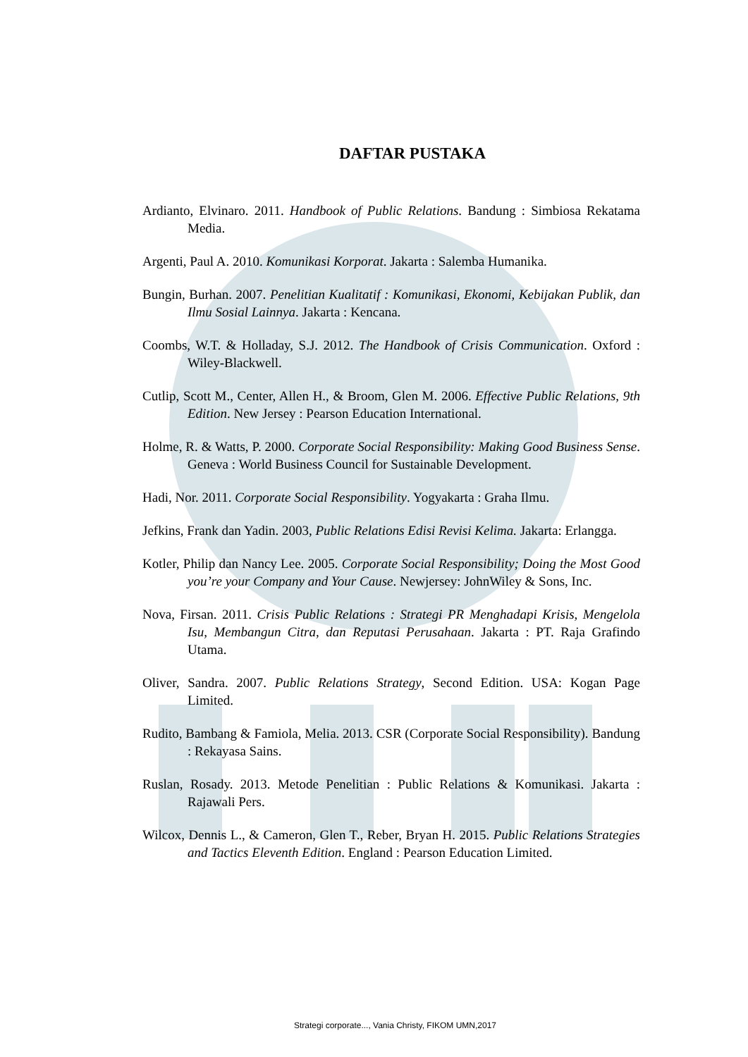DAFTAR PUSTAKA
Ardianto, Elvinaro. 2011. Handbook of Public Relations. Bandung : Simbiosa Rekatama Media.
Argenti, Paul A. 2010. Komunikasi Korporat. Jakarta : Salemba Humanika.
Bungin, Burhan. 2007. Penelitian Kualitatif : Komunikasi, Ekonomi, Kebijakan Publik, dan Ilmu Sosial Lainnya. Jakarta : Kencana.
Coombs, W.T. & Holladay, S.J. 2012. The Handbook of Crisis Communication. Oxford : Wiley-Blackwell.
Cutlip, Scott M., Center, Allen H., & Broom, Glen M. 2006. Effective Public Relations, 9th Edition. New Jersey : Pearson Education International.
Holme, R. & Watts, P. 2000. Corporate Social Responsibility: Making Good Business Sense. Geneva : World Business Council for Sustainable Development.
Hadi, Nor. 2011. Corporate Social Responsibility. Yogyakarta : Graha Ilmu.
Jefkins, Frank dan Yadin. 2003, Public Relations Edisi Revisi Kelima. Jakarta: Erlangga.
Kotler, Philip dan Nancy Lee. 2005. Corporate Social Responsibility; Doing the Most Good you’re your Company and Your Cause. Newjersey: JohnWiley & Sons, Inc.
Nova, Firsan. 2011. Crisis Public Relations : Strategi PR Menghadapi Krisis, Mengelola Isu, Membangun Citra, dan Reputasi Perusahaan. Jakarta : PT. Raja Grafindo Utama.
Oliver, Sandra. 2007. Public Relations Strategy, Second Edition. USA: Kogan Page Limited.
Rudito, Bambang & Famiola, Melia. 2013. CSR (Corporate Social Responsibility). Bandung : Rekayasa Sains.
Ruslan, Rosady. 2013. Metode Penelitian : Public Relations & Komunikasi. Jakarta : Rajawali Pers.
Wilcox, Dennis L., & Cameron, Glen T., Reber, Bryan H. 2015. Public Relations Strategies and Tactics Eleventh Edition. England : Pearson Education Limited.
Strategi corporate..., Vania Christy, FIKOM UMN,2017